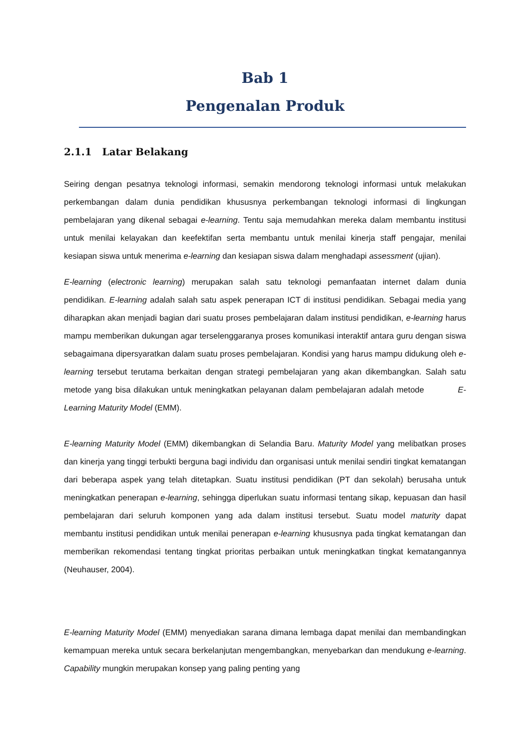Bab 1
Pengenalan Produk
2.1.1 Latar Belakang
Seiring dengan pesatnya teknologi informasi, semakin mendorong teknologi informasi untuk melakukan perkembangan dalam dunia pendidikan khususnya perkembangan teknologi informasi di lingkungan pembelajaran yang dikenal sebagai e-learning. Tentu saja memudahkan mereka dalam membantu institusi untuk menilai kelayakan dan keefektifan serta membantu untuk menilai kinerja staff pengajar, menilai kesiapan siswa untuk menerima e-learning dan kesiapan siswa dalam menghadapi assessment (ujian).
E-learning (electronic learning) merupakan salah satu teknologi pemanfaatan internet dalam dunia pendidikan. E-learning adalah salah satu aspek penerapan ICT di institusi pendidikan. Sebagai media yang diharapkan akan menjadi bagian dari suatu proses pembelajaran dalam institusi pendidikan, e-learning harus mampu memberikan dukungan agar terselenggaranya proses komunikasi interaktif antara guru dengan siswa sebagaimana dipersyaratkan dalam suatu proses pembelajaran. Kondisi yang harus mampu didukung oleh e-learning tersebut terutama berkaitan dengan strategi pembelajaran yang akan dikembangkan. Salah satu metode yang bisa dilakukan untuk meningkatkan pelayanan dalam pembelajaran adalah metode E-Learning Maturity Model (EMM).
E-learning Maturity Model (EMM) dikembangkan di Selandia Baru. Maturity Model yang melibatkan proses dan kinerja yang tinggi terbukti berguna bagi individu dan organisasi untuk menilai sendiri tingkat kematangan dari beberapa aspek yang telah ditetapkan. Suatu institusi pendidikan (PT dan sekolah) berusaha untuk meningkatkan penerapan e-learning, sehingga diperlukan suatu informasi tentang sikap, kepuasan dan hasil pembelajaran dari seluruh komponen yang ada dalam institusi tersebut. Suatu model maturity dapat membantu institusi pendidikan untuk menilai penerapan e-learning khususnya pada tingkat kematangan dan memberikan rekomendasi tentang tingkat prioritas perbaikan untuk meningkatkan tingkat kematangannya (Neuhauser, 2004).
E-learning Maturity Model (EMM) menyediakan sarana dimana lembaga dapat menilai dan membandingkan kemampuan mereka untuk secara berkelanjutan mengembangkan, menyebarkan dan mendukung e-learning. Capability mungkin merupakan konsep yang paling penting yang